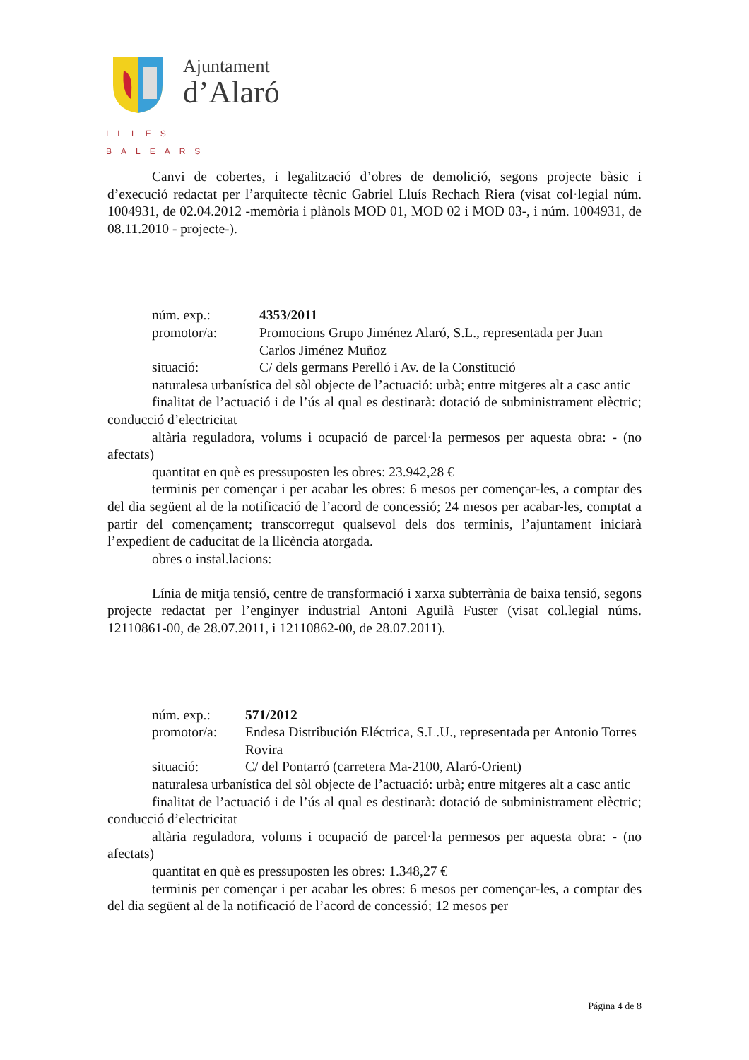Ajuntament
d’Alaró
ILLES BALEARS
Canvi de cobertes, i legalització d’obres de demolició, segons projecte bàsic i d’execució redactat per l’arquitecte tècnic Gabriel Lluís Rechach Riera (visat col·legial núm. 1004931, de 02.04.2012 -memòria i plànols MOD 01, MOD 02 i MOD 03-, i núm. 1004931, de 08.11.2010 - projecte-).
núm. exp.: 4353/2011
promotor/a: Promocions Grupo Jiménez Alaró, S.L., representada per Juan Carlos Jiménez Muñoz
situació: C/ dels germans Perelló i Av. de la Constitució
naturalesa urbanística del sòl objecte de l’actuació: urbà; entre mitgeres alt a casc antic
finalitat de l’actuació i de l’ús al qual es destinarà: dotació de subministrament elèctric; conducció d’electricitat
altària reguladora, volums i ocupació de parcel·la permesos per aquesta obra: - (no afectats)
quantitat en què es pressuposten les obres: 23.942,28 €
terminis per començar i per acabar les obres: 6 mesos per començar-les, a comptar des del dia següent al de la notificació de l’acord de concessió; 24 mesos per acabar-les, comptat a partir del començament; transcorregut qualsevol dels dos terminis, l’ajuntament iniciarà l’expedient de caducitat de la llicència atorgada.
obres o instal.lacions:
Línia de mitja tensió, centre de transformació i xarxa subterrània de baixa tensió, segons projecte redactat per l’enginyer industrial Antoni Aguilà Fuster (visat col.legial núms. 12110861-00, de 28.07.2011, i 12110862-00, de 28.07.2011).
núm. exp.: 571/2012
promotor/a: Endesa Distribución Eléctrica, S.L.U., representada per Antonio Torres Rovira
situació: C/ del Pontarró (carretera Ma-2100, Alaró-Orient)
naturalesa urbanística del sòl objecte de l’actuació: urbà; entre mitgeres alt a casc antic
finalitat de l’actuació i de l’ús al qual es destinarà: dotació de subministrament elèctric; conducció d’electricitat
altària reguladora, volums i ocupació de parcel·la permesos per aquesta obra: - (no afectats)
quantitat en què es pressuposten les obres: 1.348,27 €
terminis per començar i per acabar les obres: 6 mesos per començar-les, a comptar des del dia següent al de la notificació de l’acord de concessió; 12 mesos per
Página 4 de 8